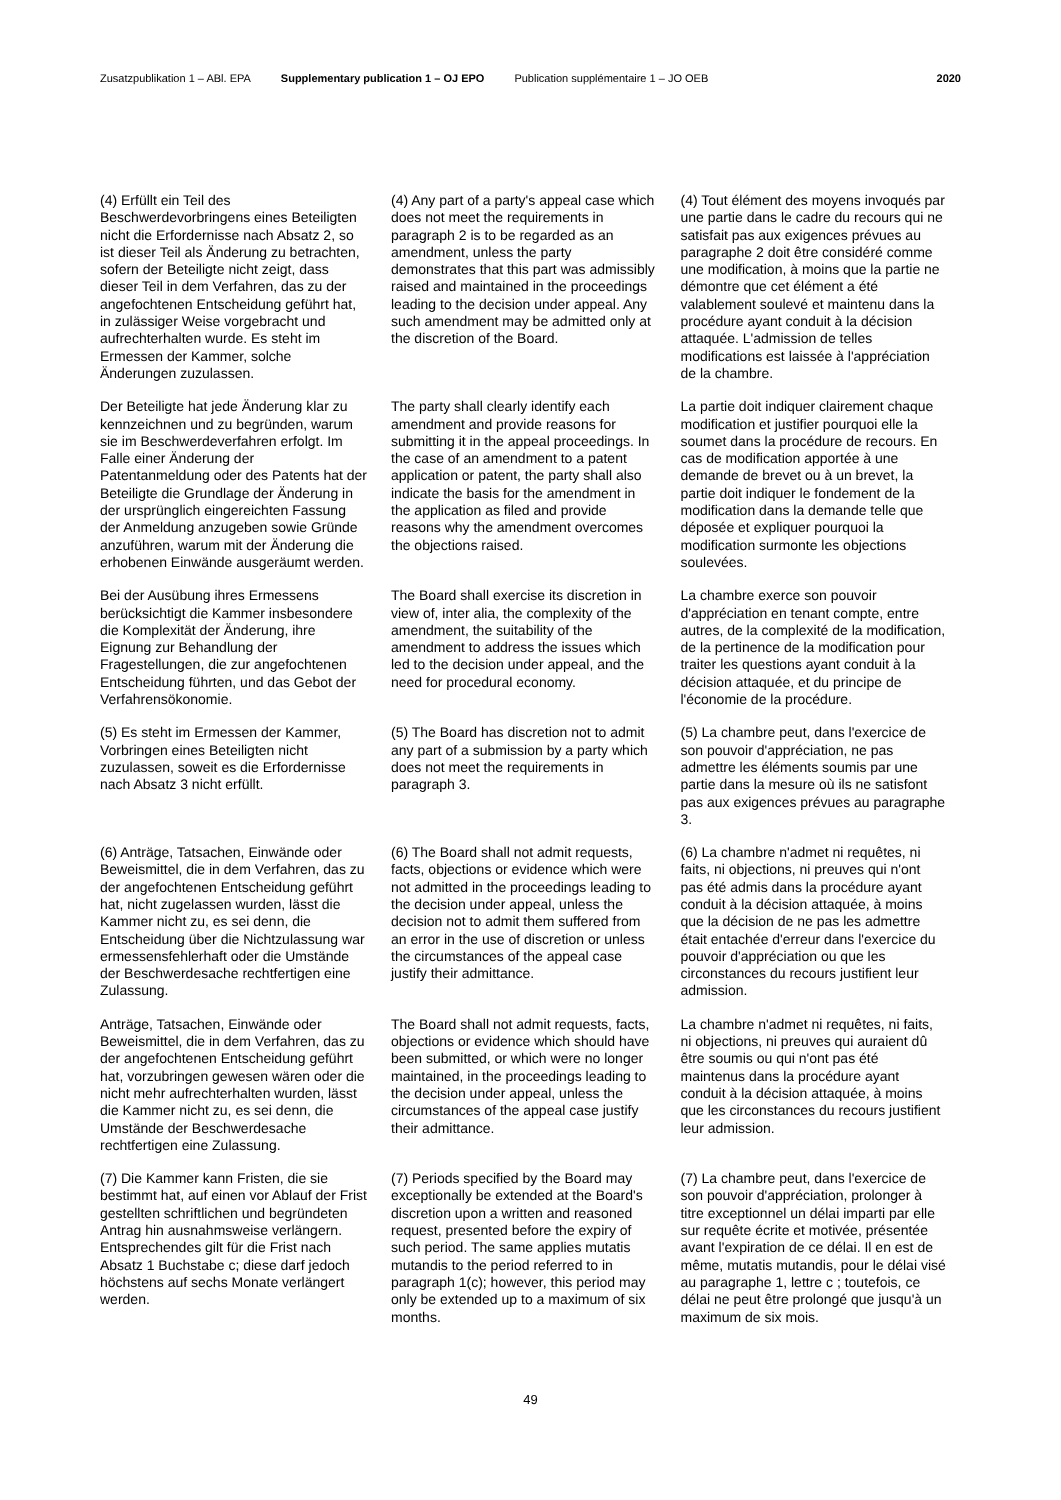Zusatzpublikation 1 – ABl. EPA Supplementary publication 1 – OJ EPO Publication supplémentaire 1 – JO OEB 2020
| (4) Erfüllt ein Teil des Beschwerdevorbringens eines Beteiligten nicht die Erfordernisse nach Absatz 2, so ist dieser Teil als Änderung zu betrachten, sofern der Beteiligte nicht zeigt, dass dieser Teil in dem Verfahren, das zu der angefochtenen Entscheidung geführt hat, in zulässiger Weise vorgebracht und aufrechterhalten wurde. Es steht im Ermessen der Kammer, solche Änderungen zuzulassen. | (4) Any part of a party's appeal case which does not meet the requirements in paragraph 2 is to be regarded as an amendment, unless the party demonstrates that this part was admissibly raised and maintained in the proceedings leading to the decision under appeal. Any such amendment may be admitted only at the discretion of the Board. | (4) Tout élément des moyens invoqués par une partie dans le cadre du recours qui ne satisfait pas aux exigences prévues au paragraphe 2 doit être considéré comme une modification, à moins que la partie ne démontre que cet élément a été valablement soulevé et maintenu dans la procédure ayant conduit à la décision attaquée. L'admission de telles modifications est laissée à l'appréciation de la chambre. |
| Der Beteiligte hat jede Änderung klar zu kennzeichnen und zu begründen, warum sie im Beschwerdeverfahren erfolgt. Im Falle einer Änderung der Patentanmeldung oder des Patents hat der Beteiligte die Grundlage der Änderung in der ursprünglich eingereichten Fassung der Anmeldung anzugeben sowie Gründe anzuführen, warum mit der Änderung die erhobenen Einwände ausgeräumt werden. | The party shall clearly identify each amendment and provide reasons for submitting it in the appeal proceedings. In the case of an amendment to a patent application or patent, the party shall also indicate the basis for the amendment in the application as filed and provide reasons why the amendment overcomes the objections raised. | La partie doit indiquer clairement chaque modification et justifier pourquoi elle la soumet dans la procédure de recours. En cas de modification apportée à une demande de brevet ou à un brevet, la partie doit indiquer le fondement de la modification dans la demande telle que déposée et expliquer pourquoi la modification surmonte les objections soulevées. |
| Bei der Ausübung ihres Ermessens berücksichtigt die Kammer insbesondere die Komplexität der Änderung, ihre Eignung zur Behandlung der Fragestellungen, die zur angefochtenen Entscheidung führten, und das Gebot der Verfahrensökonomie. | The Board shall exercise its discretion in view of, inter alia, the complexity of the amendment, the suitability of the amendment to address the issues which led to the decision under appeal, and the need for procedural economy. | La chambre exerce son pouvoir d'appréciation en tenant compte, entre autres, de la complexité de la modification, de la pertinence de la modification pour traiter les questions ayant conduit à la décision attaquée, et du principe de l'économie de la procédure. |
| (5) Es steht im Ermessen der Kammer, Vorbringen eines Beteiligten nicht zuzulassen, soweit es die Erfordernisse nach Absatz 3 nicht erfüllt. | (5) The Board has discretion not to admit any part of a submission by a party which does not meet the requirements in paragraph 3. | (5) La chambre peut, dans l'exercice de son pouvoir d'appréciation, ne pas admettre les éléments soumis par une partie dans la mesure où ils ne satisfont pas aux exigences prévues au paragraphe 3. |
| (6) Anträge, Tatsachen, Einwände oder Beweismittel, die in dem Verfahren, das zu der angefochtenen Entscheidung geführt hat, nicht zugelassen wurden, lässt die Kammer nicht zu, es sei denn, die Entscheidung über die Nichtzulassung war ermessensfehlerhaft oder die Umstände der Beschwerdesache rechtfertigen eine Zulassung. | (6) The Board shall not admit requests, facts, objections or evidence which were not admitted in the proceedings leading to the decision under appeal, unless the decision not to admit them suffered from an error in the use of discretion or unless the circumstances of the appeal case justify their admittance. | (6) La chambre n'admet ni requêtes, ni faits, ni objections, ni preuves qui n'ont pas été admis dans la procédure ayant conduit à la décision attaquée, à moins que la décision de ne pas les admettre était entachée d'erreur dans l'exercice du pouvoir d'appréciation ou que les circonstances du recours justifient leur admission. |
| Anträge, Tatsachen, Einwände oder Beweismittel, die in dem Verfahren, das zu der angefochtenen Entscheidung geführt hat, vorzubringen gewesen wären oder die nicht mehr aufrechterhalten wurden, lässt die Kammer nicht zu, es sei denn, die Umstände der Beschwerdesache rechtfertigen eine Zulassung. | The Board shall not admit requests, facts, objections or evidence which should have been submitted, or which were no longer maintained, in the proceedings leading to the decision under appeal, unless the circumstances of the appeal case justify their admittance. | La chambre n'admet ni requêtes, ni faits, ni objections, ni preuves qui auraient dû être soumis ou qui n'ont pas été maintenus dans la procédure ayant conduit à la décision attaquée, à moins que les circonstances du recours justifient leur admission. |
| (7) Die Kammer kann Fristen, die sie bestimmt hat, auf einen vor Ablauf der Frist gestellten schriftlichen und begründeten Antrag hin ausnahmsweise verlängern. Entsprechendes gilt für die Frist nach Absatz 1 Buchstabe c; diese darf jedoch höchstens auf sechs Monate verlängert werden. | (7) Periods specified by the Board may exceptionally be extended at the Board's discretion upon a written and reasoned request, presented before the expiry of such period. The same applies mutatis mutandis to the period referred to in paragraph 1(c); however, this period may only be extended up to a maximum of six months. | (7) La chambre peut, dans l'exercice de son pouvoir d'appréciation, prolonger à titre exceptionnel un délai imparti par elle sur requête écrite et motivée, présentée avant l'expiration de ce délai. Il en est de même, mutatis mutandis, pour le délai visé au paragraphe 1, lettre c ; toutefois, ce délai ne peut être prolongé que jusqu'à un maximum de six mois. |
49